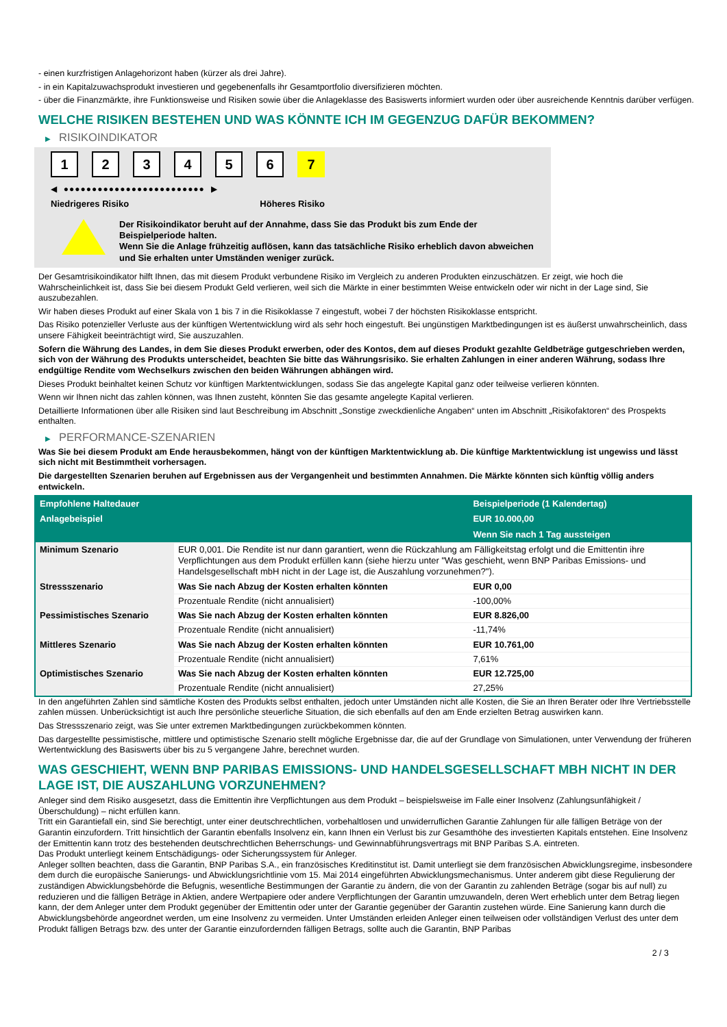- einen kurzfristigen Anlagehorizont haben (kürzer als drei Jahre).
- in ein Kapitalzuwachsprodukt investieren und gegebenenfalls ihr Gesamtportfolio diversifizieren möchten.
- über die Finanzmärkte, ihre Funktionsweise und Risiken sowie über die Anlageklasse des Basiswerts informiert wurden oder über ausreichende Kenntnis darüber verfügen.
WELCHE RISIKEN BESTEHEN UND WAS KÖNNTE ICH IM GEGENZUG DAFÜR BEKOMMEN?
▶ RISIKOINDIKATOR
1 2 3 4 5 6 7
◀ ●●●●●●●●●●●●●●●●●●●●●●●●● ▶
Niedrigeres Risiko Höheres Risiko
Der Risikoindikator beruht auf der Annahme, dass Sie das Produkt bis zum Ende der Beispielperiode halten.
Wenn Sie die Anlage frühzeitig auflösen, kann das tatsächliche Risiko erheblich davon abweichen und Sie erhalten unter Umständen weniger zurück.
Der Gesamtrisikoindikator hilft Ihnen, das mit diesem Produkt verbundene Risiko im Vergleich zu anderen Produkten einzuschätzen. Er zeigt, wie hoch die Wahrscheinlichkeit ist, dass Sie bei diesem Produkt Geld verlieren, weil sich die Märkte in einer bestimmten Weise entwickeln oder wir nicht in der Lage sind, Sie auszubezahlen.
Wir haben dieses Produkt auf einer Skala von 1 bis 7 in die Risikoklasse 7 eingestuft, wobei 7 der höchsten Risikoklasse entspricht.
Das Risiko potenzieller Verluste aus der künftigen Wertentwicklung wird als sehr hoch eingestuft. Bei ungünstigen Marktbedingungen ist es äußerst unwahrscheinlich, dass unsere Fähigkeit beeinträchtigt wird, Sie auszuzahlen.
Sofern die Währung des Landes, in dem Sie dieses Produkt erwerben, oder des Kontos, dem auf dieses Produkt gezahlte Geldbeträge gutgeschrieben werden, sich von der Währung des Produkts unterscheidet, beachten Sie bitte das Währungsrisiko. Sie erhalten Zahlungen in einer anderen Währung, sodass Ihre endgültige Rendite vom Wechselkurs zwischen den beiden Währungen abhängen wird.
Dieses Produkt beinhaltet keinen Schutz vor künftigen Marktentwicklungen, sodass Sie das angelegte Kapital ganz oder teilweise verlieren könnten.
Wenn wir Ihnen nicht das zahlen können, was Ihnen zusteht, könnten Sie das gesamte angelegte Kapital verlieren.
Detaillierte Informationen über alle Risiken sind laut Beschreibung im Abschnitt „Sonstige zweckdienliche Angaben“ unten im Abschnitt „Risikofaktoren“ des Prospekts enthalten.
▶ PERFORMANCE-SZENARIEN
Was Sie bei diesem Produkt am Ende herausbekommen, hängt von der künftigen Marktentwicklung ab. Die künftige Marktentwicklung ist ungewiss und lässt sich nicht mit Bestimmtheit vorhersagen.
Die dargestellten Szenarien beruhen auf Ergebnissen aus der Vergangenheit und bestimmten Annahmen. Die Märkte könnten sich künftig völlig anders entwickeln.
| Empfohlene Haltedauer | | Beispielperiode (1 Kalendertag) |
| --- | --- | --- |
| Anlagebeispiel | | EUR 10.000,00 |
| | | Wenn Sie nach 1 Tag aussteigen |
| Minimum Szenario | EUR 0,001. Die Rendite ist nur dann garantiert, wenn die Rückzahlung am Fälligkeitstag erfolgt und die Emittentin ihre Verpflichtungen aus dem Produkt erfüllen kann (siehe hierzu unter "Was geschieht, wenn BNP Paribas Emissions- und Handelsgesellschaft mbH nicht in der Lage ist, die Auszahlung vorzunehmen?"). | |
| Stressszenario | Was Sie nach Abzug der Kosten erhalten könnten | EUR 0,00 |
| | Prozentuale Rendite (nicht annualisiert) | -100,00% |
| Pessimistisches Szenario | Was Sie nach Abzug der Kosten erhalten könnten | EUR 8.826,00 |
| | Prozentuale Rendite (nicht annualisiert) | -11,74% |
| Mittleres Szenario | Was Sie nach Abzug der Kosten erhalten könnten | EUR 10.761,00 |
| | Prozentuale Rendite (nicht annualisiert) | 7,61% |
| Optimistisches Szenario | Was Sie nach Abzug der Kosten erhalten könnten | EUR 12.725,00 |
| | Prozentuale Rendite (nicht annualisiert) | 27,25% |
In den angeführten Zahlen sind sämtliche Kosten des Produkts selbst enthalten, jedoch unter Umständen nicht alle Kosten, die Sie an Ihren Berater oder Ihre Vertriebsstelle zahlen müssen. Unberücksichtigt ist auch Ihre persönliche steuerliche Situation, die sich ebenfalls auf den am Ende erzielten Betrag auswirken kann.
Das Stressszenario zeigt, was Sie unter extremen Marktbedingungen zurückbekommen könnten.
Das dargestellte pessimistische, mittlere und optimistische Szenario stellt mögliche Ergebnisse dar, die auf der Grundlage von Simulationen, unter Verwendung der früheren Wertentwicklung des Basiswerts über bis zu 5 vergangene Jahre, berechnet wurden.
WAS GESCHIEHT, WENN BNP PARIBAS EMISSIONS- UND HANDELSGESELLSCHAFT MBH NICHT IN DER LAGE IST, DIE AUSZAHLUNG VORZUNEHMEN?
Anleger sind dem Risiko ausgesetzt, dass die Emittentin ihre Verpflichtungen aus dem Produkt – beispielsweise im Falle einer Insolvenz (Zahlungsunfähigkeit / Überschuldung) – nicht erfüllen kann.
Tritt ein Garantiefall ein, sind Sie berechtigt, unter einer deutschrechtlichen, vorbehaltlosen und unwiderruflichen Garantie Zahlungen für alle fälligen Beträge von der Garantin einzufordern. Tritt hinsichtlich der Garantin ebenfalls Insolvenz ein, kann Ihnen ein Verlust bis zur Gesamthöhe des investierten Kapitals entstehen. Eine Insolvenz der Emittentin kann trotz des bestehenden deutschrechtlichen Beherrschungs- und Gewinnabführungsvertrags mit BNP Paribas S.A. eintreten.
Das Produkt unterliegt keinem Entschädigungs- oder Sicherungssystem für Anleger.
Anleger sollten beachten, dass die Garantin, BNP Paribas S.A., ein französisches Kreditinstitut ist. Damit unterliegt sie dem französischen Abwicklungsregime, insbesondere dem durch die europäische Sanierungs- und Abwicklungsrichtlinie vom 15. Mai 2014 eingeführten Abwicklungsmechanismus. Unter anderem gibt diese Regulierung der zuständigen Abwicklungsbehörde die Befugnis, wesentliche Bestimmungen der Garantie zu ändern, die von der Garantin zu zahlenden Beträge (sogar bis auf null) zu reduzieren und die fälligen Beträge in Aktien, andere Wertpapiere oder andere Verpflichtungen der Garantin umzuwandeln, deren Wert erheblich unter dem Betrag liegen kann, der dem Anleger unter dem Produkt gegenüber der Emittentin oder unter der Garantie gegenüber der Garantin zustehen würde. Eine Sanierung kann durch die Abwicklungsbehörde angeordnet werden, um eine Insolvenz zu vermeiden. Unter Umständen erleiden Anleger einen teilweisen oder vollständigen Verlust des unter dem Produkt fälligen Betrags bzw. des unter der Garantie einzufordernden fälligen Betrags, sollte auch die Garantin, BNP Paribas
2 / 3